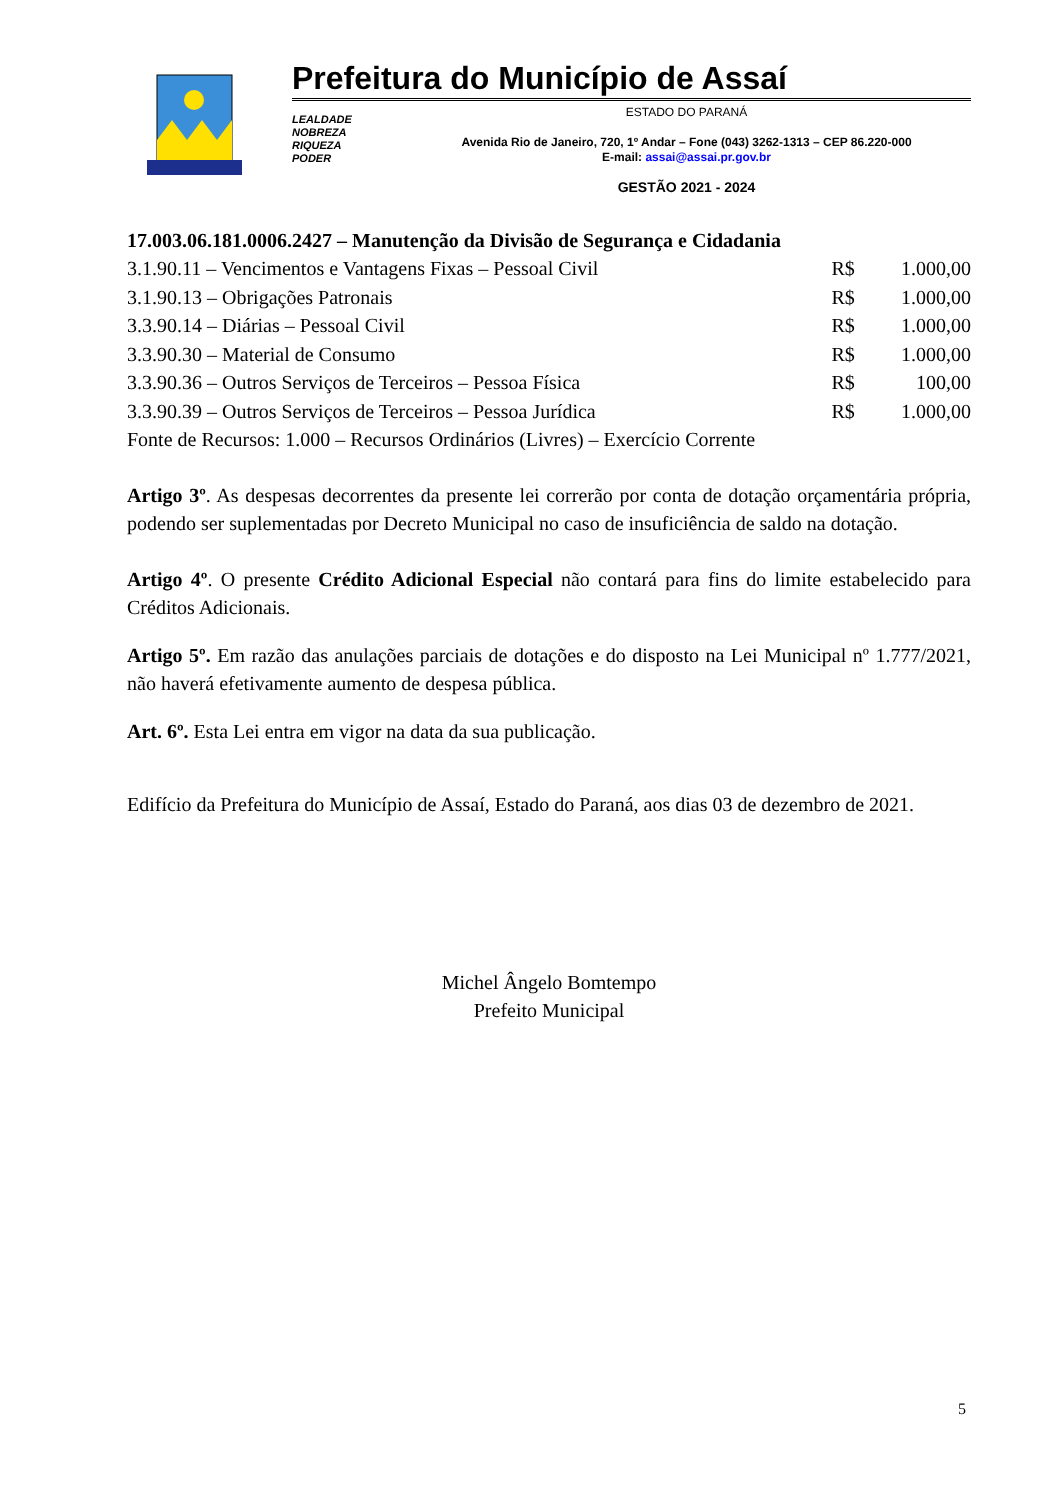Prefeitura do Município de Assaí
LEALDADE
NOBREZA
RIQUEZA
PODER
ESTADO DO PARANÁ
Avenida Rio de Janeiro, 720, 1º Andar – Fone (043) 3262-1313 – CEP 86.220-000
E-mail: assai@assai.pr.gov.br
GESTÃO 2021 - 2024
17.003.06.181.0006.2427 – Manutenção da Divisão de Segurança e Cidadania
| 3.1.90.11 – Vencimentos e Vantagens Fixas – Pessoal Civil | R$ | 1.000,00 |
| 3.1.90.13 – Obrigações Patronais | R$ | 1.000,00 |
| 3.3.90.14 – Diárias – Pessoal Civil | R$ | 1.000,00 |
| 3.3.90.30 – Material de Consumo | R$ | 1.000,00 |
| 3.3.90.36 – Outros Serviços de Terceiros – Pessoa Física | R$ | 100,00 |
| 3.3.90.39 – Outros Serviços de Terceiros – Pessoa Jurídica | R$ | 1.000,00 |
Fonte de Recursos: 1.000 – Recursos Ordinários (Livres) – Exercício Corrente
Artigo 3º. As despesas decorrentes da presente lei correrão por conta de dotação orçamentária própria, podendo ser suplementadas por Decreto Municipal no caso de insuficiência de saldo na dotação.
Artigo 4º. O presente Crédito Adicional Especial não contará para fins do limite estabelecido para Créditos Adicionais.
Artigo 5º. Em razão das anulações parciais de dotações e do disposto na Lei Municipal nº 1.777/2021, não haverá efetivamente aumento de despesa pública.
Art. 6º. Esta Lei entra em vigor na data da sua publicação.
Edifício da Prefeitura do Município de Assaí, Estado do Paraná, aos dias 03 de dezembro de 2021.
Michel Ângelo Bomtempo
Prefeito Municipal
5